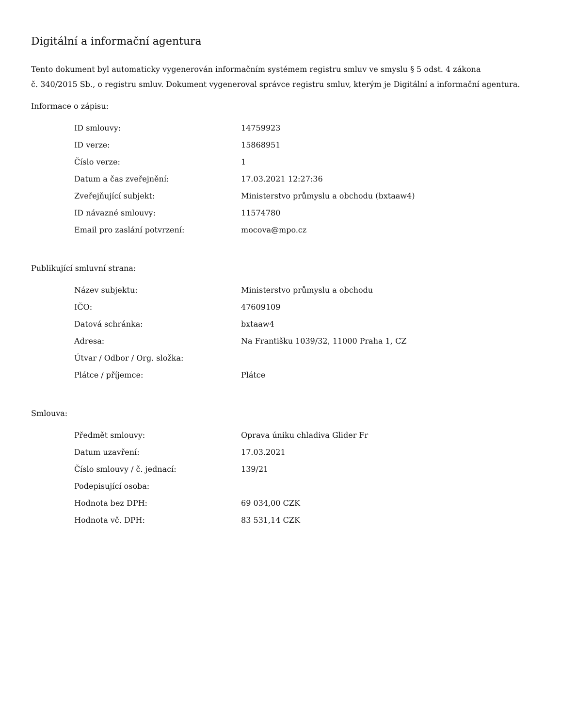Digitální a informační agentura
Tento dokument byl automaticky vygenerován informačním systémem registru smluv ve smyslu § 5 odst. 4 zákona
č. 340/2015 Sb., o registru smluv. Dokument vygeneroval správce registru smluv, kterým je Digitální a informační agentura.
Informace o zápisu:
| ID smlouvy: | 14759923 |
| ID verze: | 15868951 |
| Číslo verze: | 1 |
| Datum a čas zveřejnění: | 17.03.2021 12:27:36 |
| Zveřejňující subjekt: | Ministerstvo průmyslu a obchodu (bxtaaw4) |
| ID návazné smlouvy: | 11574780 |
| Email pro zaslání potvrzení: | mocova@mpo.cz |
Publikující smluvní strana:
| Název subjektu: | Ministerstvo průmyslu a obchodu |
| IČO: | 47609109 |
| Datová schránka: | bxtaaw4 |
| Adresa: | Na Františku 1039/32, 11000 Praha 1, CZ |
| Útvar / Odbor / Org. složka: | |
| Plátce / příjemce: | Plátce |
Smlouva:
| Předmět smlouvy: | Oprava úniku chladiva Glider Fr |
| Datum uzavření: | 17.03.2021 |
| Číslo smlouvy / č. jednací: | 139/21 |
| Podepisující osoba: | |
| Hodnota bez DPH: | 69 034,00 CZK |
| Hodnota vč. DPH: | 83 531,14 CZK |